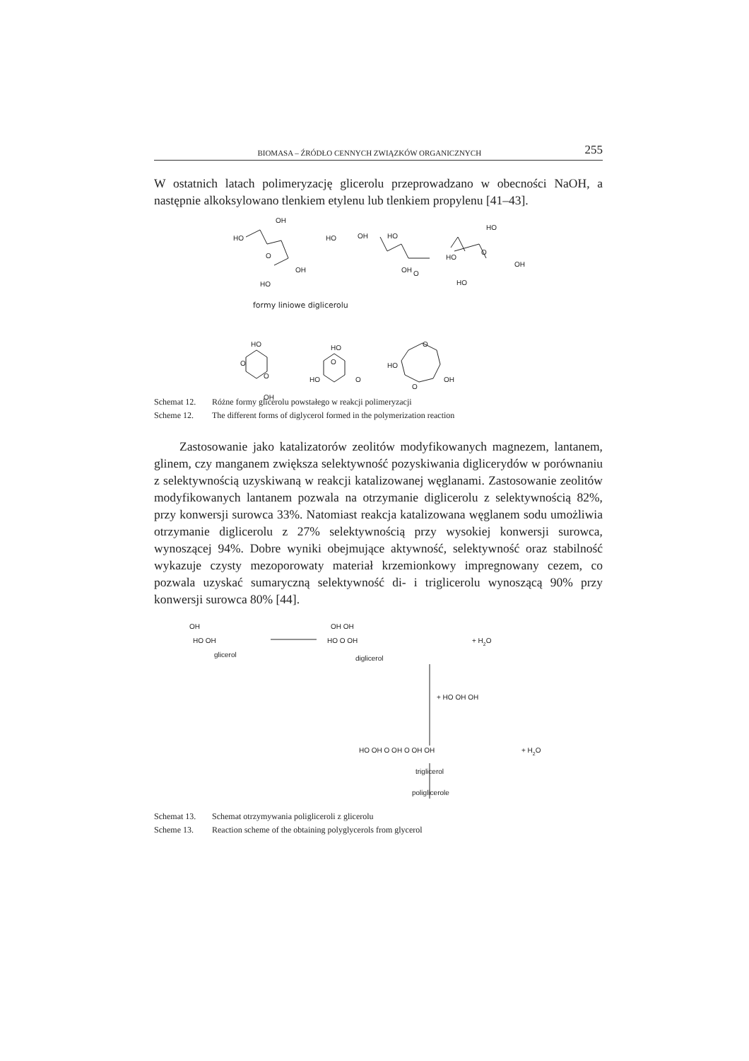BIOMASA – ŹRÓDŁO CENNYCH ZWIĄZKÓW ORGANICZNYCH 255
W ostatnich latach polimeryzację glicerolu przeprowadzano w obecności NaOH, a następnie alkoksylowano tlenkiem etylenu lub tlenkiem propylenu [41–43].
OH
HO
O
OH
HO
HO
OH
HO
O
OH
HO
HO
O
OH
HO
formy liniowe diglicerolu
HO
O
O
OH
HO
O
HO
O
HO
O
O
OH
Schemat 12. Różne formy glicerolu powstałego w reakcji polimeryzacji
Scheme 12. The different forms of diglycerol formed in the polymerization reaction
Zastosowanie jako katalizatorów zeolitów modyfikowanych magnezem, lantanem, glinem, czy manganem zwiększa selektywność pozyskiwania diglicerydów w porównaniu z selektywnością uzyskiwaną w reakcji katalizowanej węglanami. Zastosowanie zeolitów modyfikowanych lantanem pozwala na otrzymanie diglicerolu z selektywnością 82%, przy konwersji surowca 33%. Natomiast reakcja katalizowana węglanem sodu umożliwia otrzymanie diglicerolu z 27% selektywnością przy wysokiej konwersji surowca, wynoszącej 94%. Dobre wyniki obejmujące aktywność, selektywność oraz stabilność wykazuje czysty mezoporowaty materiał krzemionkowy impregnowany cezem, co pozwala uzyskać sumaryczną selektywność di- i triglicerolu wynoszącą 90% przy konwersji surowca 80% [44].
OH
HO OH
glicerol
OH OH
HO O OH
+ H2O
diglicerol
+ HO OH OH
HO OH O OH O OH OH
+ H2O
triglicerol
poliglicerole
Schemat 13. Schemat otrzymywania poligliceroli z glicerolu
Scheme 13. Reaction scheme of the obtaining polyglycerols from glycerol